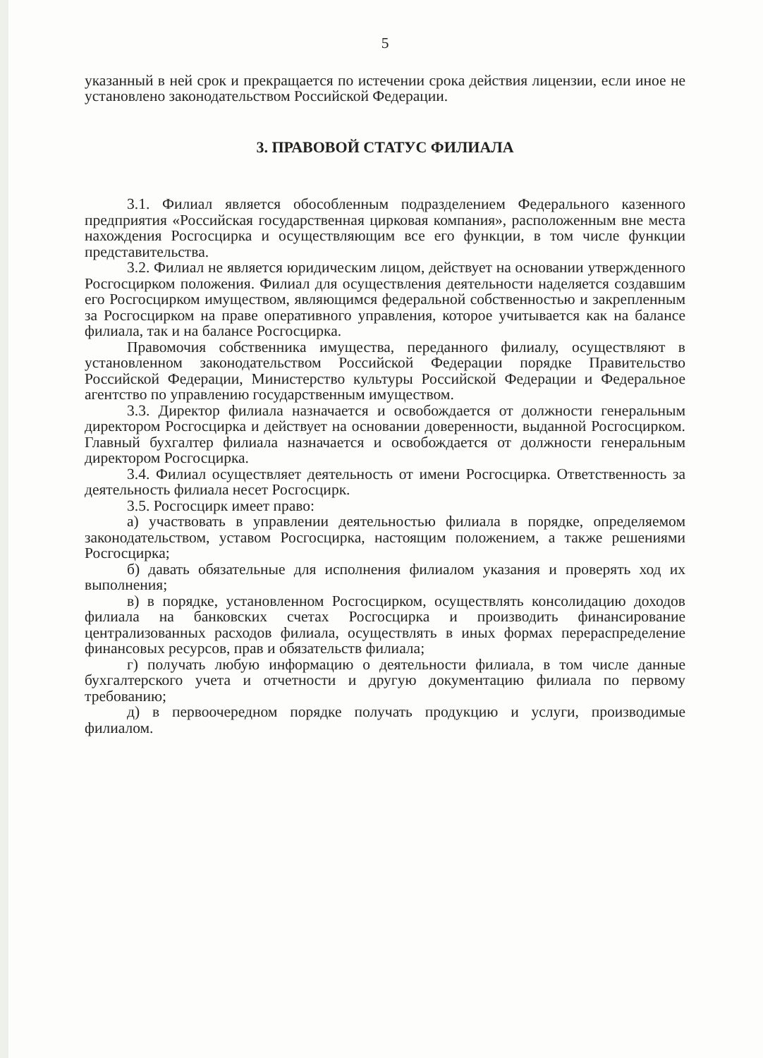5
указанный в ней срок и прекращается по истечении срока действия лицензии, если иное не установлено законодательством Российской Федерации.
3. ПРАВОВОЙ СТАТУС ФИЛИАЛА
3.1. Филиал является обособленным подразделением Федерального казенного предприятия «Российская государственная цирковая компания», расположенным вне места нахождения Росгосцирка и осуществляющим все его функции, в том числе функции представительства.
3.2. Филиал не является юридическим лицом, действует на основании утвержденного Росгосцирком положения. Филиал для осуществления деятельности наделяется создавшим его Росгосцирком имуществом, являющимся федеральной собственностью и закрепленным за Росгосцирком на праве оперативного управления, которое учитывается как на балансе филиала, так и на балансе Росгосцирка.
Правомочия собственника имущества, переданного филиалу, осуществляют в установленном законодательством Российской Федерации порядке Правительство Российской Федерации, Министерство культуры Российской Федерации и Федеральное агентство по управлению государственным имуществом.
3.3. Директор филиала назначается и освобождается от должности генеральным директором Росгосцирка и действует на основании доверенности, выданной Росгосцирком. Главный бухгалтер филиала назначается и освобождается от должности генеральным директором Росгосцирка.
3.4. Филиал осуществляет деятельность от имени Росгосцирка. Ответственность за деятельность филиала несет Росгосцирк.
3.5. Росгосцирк имеет право:
а) участвовать в управлении деятельностью филиала в порядке, определяемом законодательством, уставом Росгосцирка, настоящим положением, а также решениями Росгосцирка;
б) давать обязательные для исполнения филиалом указания и проверять ход их выполнения;
в) в порядке, установленном Росгосцирком, осуществлять консолидацию доходов филиала на банковских счетах Росгосцирка и производить финансирование централизованных расходов филиала, осуществлять в иных формах перераспределение финансовых ресурсов, прав и обязательств филиала;
г) получать любую информацию о деятельности филиала, в том числе данные бухгалтерского учета и отчетности и другую документацию филиала по первому требованию;
д) в первоочередном порядке получать продукцию и услуги, производимые филиалом.